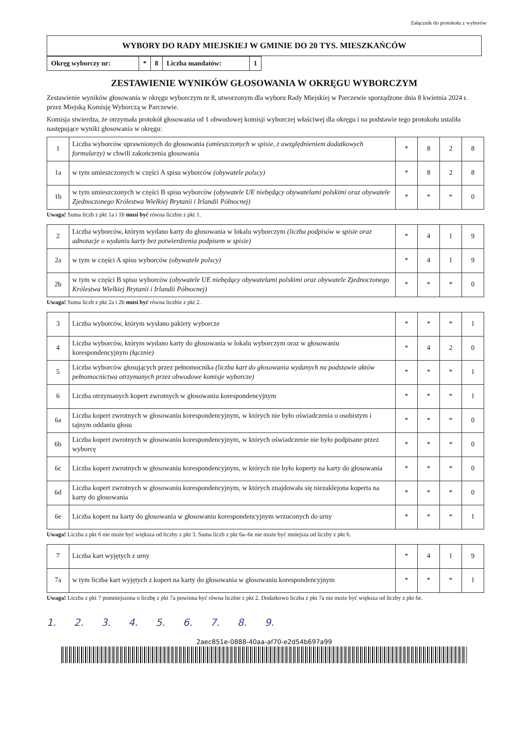Załącznik do protokołu z wyborów
WYBORY DO RADY MIEJSKIEJ W GMINIE DO 20 TYS. MIESZKAŃCÓW
| Okręg wyborczy nr: | * | 8 | Liczba mandatów: | 1 |
ZESTAWIENIE WYNIKÓW GŁOSOWANIA W OKRĘGU WYBORCZYM
Zestawienie wyników głosowania w okręgu wyborczym nr 8, utworzonym dla wyboru Rady Miejskiej w Parczewie sporządzone dnia 8 kwietnia 2024 r. przez Miejską Komisję Wyborczą w Parczewie.
Komisja stwierdza, że otrzymała protokół głosowania od 1 obwodowej komisji wyborczej właściwej dla okręgu i na podstawie tego protokołu ustaliła następujące wyniki głosowania w okręgu:
| 1 | Liczba wyborców uprawnionych do głosowania (umieszczonych w spisie, z uwzględnieniem dodatkowych formularzy) w chwili zakończenia głosowania | * | 8 | 2 | 8 |
| 1a | w tym umieszczonych w części A spisu wyborców (obywatele polscy) | * | 8 | 2 | 8 |
| 1b | w tym umieszczonych w części B spisu wyborców (obywatele UE niebędący obywatelami polskimi oraz obywatele Zjednoczonego Królestwa Wielkiej Brytanii i Irlandii Północnej) | * | * | * | 0 |
Uwaga! Suma liczb z pkt 1a i 1b musi być równa liczbie z pkt 1.
| 2 | Liczba wyborców, którym wydano karty do głosowania w lokalu wyborczym (liczba podpisów w spisie oraz adnotacje o wydaniu karty bez potwierdzenia podpisem w spisie) | * | 4 | 1 | 9 |
| 2a | w tym w części A spisu wyborców (obywatele polscy) | * | 4 | 1 | 9 |
| 2b | w tym w części B spisu wyborców (obywatele UE niebędący obywatelami polskimi oraz obywatele Zjednoczonego Królestwa Wielkiej Brytanii i Irlandii Północnej) | * | * | * | 0 |
Uwaga! Suma liczb z pkt 2a i 2b musi być równa liczbie z pkt 2.
| 3 | Liczba wyborców, którym wysłano pakiety wyborcze | * | * | * | 1 |
| 4 | Liczba wyborców, którym wydano karty do głosowania w lokalu wyborczym oraz w głosowaniu korespondencyjnym (łącznie) | * | 4 | 2 | 0 |
| 5 | Liczba wyborców głosujących przez pełnomocnika (liczba kart do głosowania wydanych na podstawie aktów pełnomocnictwa otrzymanych przez obwodowe komisje wyborcze) | * | * | * | 1 |
| 6 | Liczba otrzymanych kopert zwrotnych w głosowaniu korespondencyjnym | * | * | * | 1 |
| 6a | Liczba kopert zwrotnych w głosowaniu korespondencyjnym, w których nie było oświadczenia o osobistym i tajnym oddaniu głosu | * | * | * | 0 |
| 6b | Liczba kopert zwrotnych w głosowaniu korespondencyjnym, w których oświadczenie nie było podpisane przez wyborcę | * | * | * | 0 |
| 6c | Liczba kopert zwrotnych w głosowaniu korespondencyjnym, w których nie było koperty na karty do głosowania | * | * | * | 0 |
| 6d | Liczba kopert zwrotnych w głosowaniu korespondencyjnym, w których znajdowała się niezaklejona koperta na karty do głosowania | * | * | * | 0 |
| 6e | Liczba kopert na karty do głosowania w głosowaniu korespondencyjnym wrzuconych do urny | * | * | * | 1 |
Uwaga! Liczba z pkt 6 nie może być większa od liczby z pkt 3. Suma liczb z pkt 6a–6e nie może być mniejsza od liczby z pkt 6.
| 7 | Liczba kart wyjętych z urny | * | 4 | 1 | 9 |
| 7a | w tym liczba kart wyjętych z kopert na karty do głosowania w głosowaniu korespondencyjnym | * | * | * | 1 |
Uwaga! Liczba z pkt 7 pomniejszona o liczbę z pkt 7a powinna być równa liczbie z pkt 2. Dodatkowo liczba z pkt 7a nie może być większa od liczby z pkt 6e.
1. 2. 3. 4. 5. 6. 7. 8. 9.
2aec851e-0888-40aa-af70-e2d54b697a99